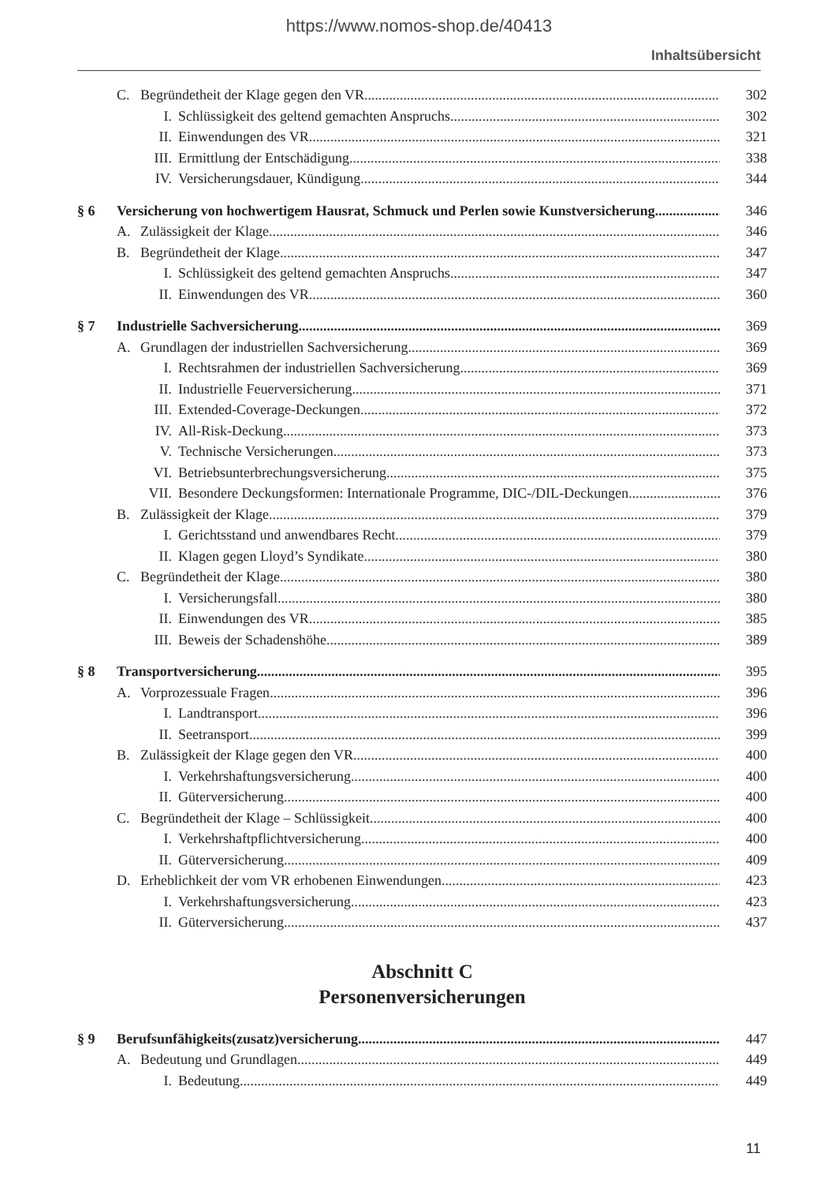https://www.nomos-shop.de/40413
Inhaltsübersicht
C. Begründetheit der Klage gegen den VR 302
I. Schlüssigkeit des geltend gemachten Anspruchs 302
II. Einwendungen des VR 321
III. Ermittlung der Entschädigung 338
IV. Versicherungsdauer, Kündigung 344
§ 6 Versicherung von hochwertigem Hausrat, Schmuck und Perlen sowie Kunstversicherung 346
A. Zulässigkeit der Klage 346
B. Begründetheit der Klage 347
I. Schlüssigkeit des geltend gemachten Anspruchs 347
II. Einwendungen des VR 360
§ 7 Industrielle Sachversicherung 369
A. Grundlagen der industriellen Sachversicherung 369
I. Rechtsrahmen der industriellen Sachversicherung 369
II. Industrielle Feuerversicherung 371
III. Extended-Coverage-Deckungen 372
IV. All-Risk-Deckung 373
V. Technische Versicherungen 373
VI. Betriebsunterbrechungsversicherung 375
VII. Besondere Deckungsformen: Internationale Programme, DIC-/DIL-Deckungen 376
B. Zulässigkeit der Klage 379
I. Gerichtsstand und anwendbares Recht 379
II. Klagen gegen Lloyd’s Syndikate 380
C. Begründetheit der Klage 380
I. Versicherungsfall 380
II. Einwendungen des VR 385
III. Beweis der Schadenshöhe 389
§ 8 Transportversicherung 395
A. Vorprozessuale Fragen 396
I. Landtransport 396
II. Seetransport 399
B. Zulässigkeit der Klage gegen den VR 400
I. Verkehrshaftungsversicherung 400
II. Güterversicherung 400
C. Begründetheit der Klage – Schlüssigkeit 400
I. Verkehrshaftpflichtversicherung 400
II. Güterversicherung 409
D. Erheblichkeit der vom VR erhobenen Einwendungen 423
I. Verkehrshaftungsversicherung 423
II. Güterversicherung 437
Abschnitt C
Personenversicherungen
§ 9 Berufsunfähigkeits(zusatz)versicherung 447
A. Bedeutung und Grundlagen 449
I. Bedeutung 449
11